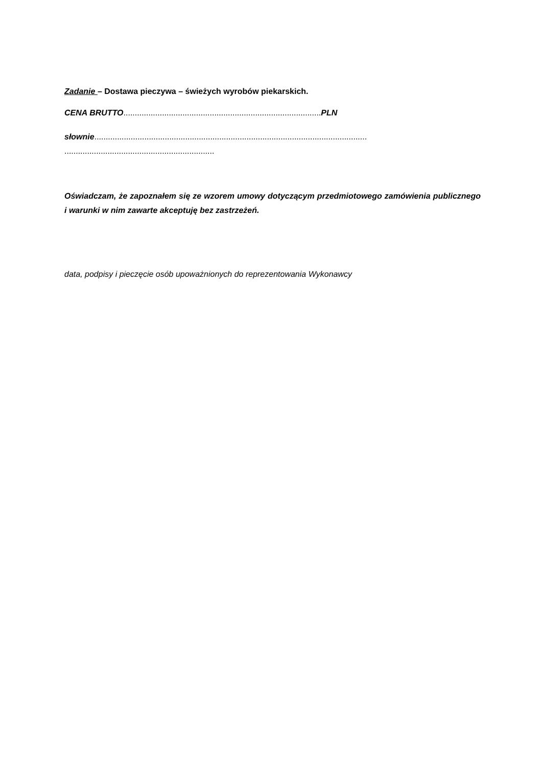Zadanie – Dostawa pieczywa – świeżych wyrobów piekarskich.
CENA BRUTTO.......................................................................................PLN
słownie........................................................................................................................
..................................................................
Oświadczam, że zapoznałem się ze wzorem umowy dotyczącym przedmiotowego zamówienia publicznego i warunki w nim zawarte akceptuję bez zastrzeżeń.
data, podpisy i pieczęcie osób upoważnionych do reprezentowania Wykonawcy